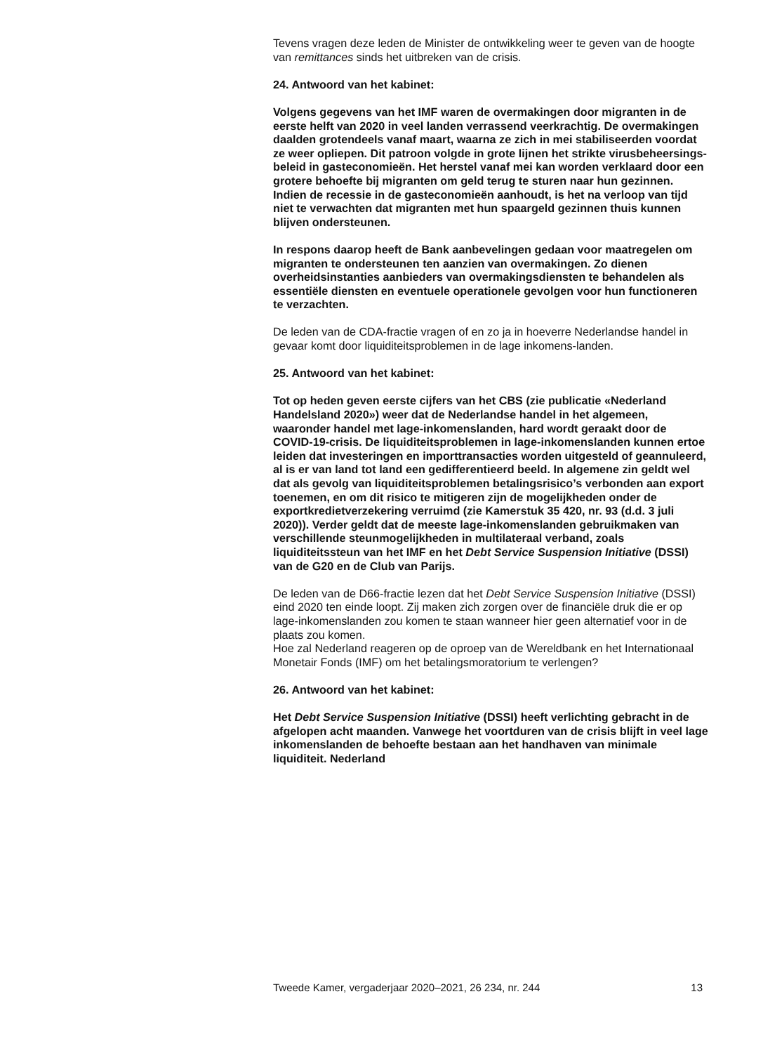Tevens vragen deze leden de Minister de ontwikkeling weer te geven van de hoogte van remittances sinds het uitbreken van de crisis.
24. Antwoord van het kabinet:
Volgens gegevens van het IMF waren de overmakingen door migranten in de eerste helft van 2020 in veel landen verrassend veerkrachtig. De overmakingen daalden grotendeels vanaf maart, waarna ze zich in mei stabiliseerden voordat ze weer opliepen. Dit patroon volgde in grote lijnen het strikte virusbeheersings-beleid in gasteconomieën. Het herstel vanaf mei kan worden verklaard door een grotere behoefte bij migranten om geld terug te sturen naar hun gezinnen. Indien de recessie in de gasteconomieën aanhoudt, is het na verloop van tijd niet te verwachten dat migranten met hun spaargeld gezinnen thuis kunnen blijven ondersteunen.
In respons daarop heeft de Bank aanbevelingen gedaan voor maatregelen om migranten te ondersteunen ten aanzien van overmakingen. Zo dienen overheidsinstanties aanbieders van overmakingsdiensten te behandelen als essentiële diensten en eventuele operationele gevolgen voor hun functioneren te verzachten.
De leden van de CDA-fractie vragen of en zo ja in hoeverre Nederlandse handel in gevaar komt door liquiditeitsproblemen in de lage inkomens-landen.
25. Antwoord van het kabinet:
Tot op heden geven eerste cijfers van het CBS (zie publicatie «Nederland Handelsland 2020») weer dat de Nederlandse handel in het algemeen, waaronder handel met lage-inkomenslanden, hard wordt geraakt door de COVID-19-crisis. De liquiditeitsproblemen in lage-inkomenslanden kunnen ertoe leiden dat investeringen en importtransacties worden uitgesteld of geannuleerd, al is er van land tot land een gedifferentieerd beeld. In algemene zin geldt wel dat als gevolg van liquiditeitsproblemen betalingsrisico’s verbonden aan export toenemen, en om dit risico te mitigeren zijn de mogelijkheden onder de exportkredietverzekering verruimd (zie Kamerstuk 35 420, nr. 93 (d.d. 3 juli 2020)). Verder geldt dat de meeste lage-inkomenslanden gebruikmaken van verschillende steunmogelijkheden in multilateraal verband, zoals liquiditeitssteun van het IMF en het Debt Service Suspension Initiative (DSSI) van de G20 en de Club van Parijs.
De leden van de D66-fractie lezen dat het Debt Service Suspension Initiative (DSSI) eind 2020 ten einde loopt. Zij maken zich zorgen over de financiële druk die er op lage-inkomenslanden zou komen te staan wanneer hier geen alternatief voor in de plaats zou komen.
Hoe zal Nederland reageren op de oproep van de Wereldbank en het Internationaal Monetair Fonds (IMF) om het betalingsmoratorium te verlengen?
26. Antwoord van het kabinet:
Het Debt Service Suspension Initiative (DSSI) heeft verlichting gebracht in de afgelopen acht maanden. Vanwege het voortduren van de crisis blijft in veel lage inkomenslanden de behoefte bestaan aan het handhaven van minimale liquiditeit. Nederland
Tweede Kamer, vergaderjaar 2020–2021, 26 234, nr. 244 13